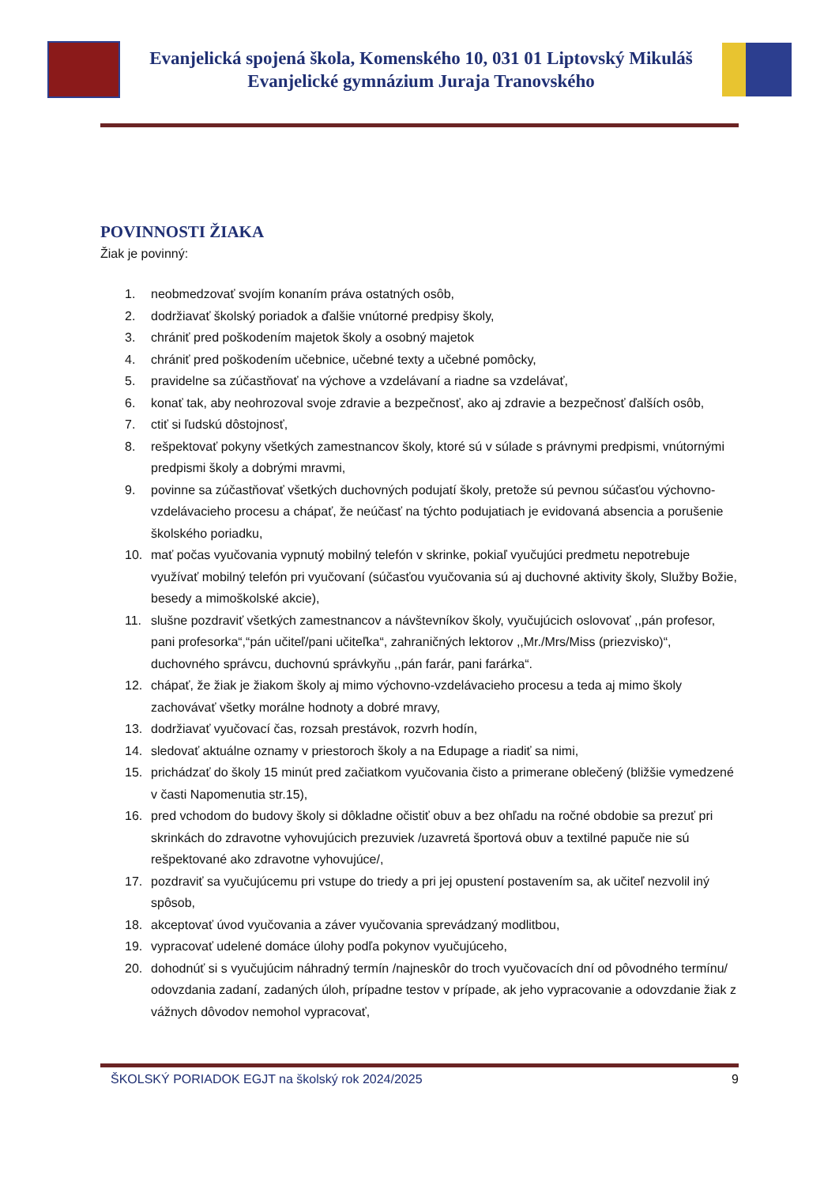Evanjelická spojená škola, Komenského 10, 031 01 Liptovský Mikuláš
Evanjelické gymnázium Juraja Tranovského
POVINNOSTI ŽIAKA
Žiak je povinný:
1. neobmedzovať svojím konaním práva ostatných osôb,
2. dodržiavať školský poriadok a ďalšie vnútorné predpisy školy,
3. chrániť pred poškodením majetok školy a osobný majetok
4. chrániť pred poškodením učebnice, učebné texty a učebné pomôcky,
5. pravidelne sa zúčastňovať na výchove a vzdelávaní a riadne sa vzdelávať,
6. konať tak, aby neohrozoval svoje zdravie a bezpečnosť, ako aj zdravie a bezpečnosť ďalších osôb,
7. ctiť si ľudskú dôstojnosť,
8. rešpektovať pokyny všetkých zamestnancov školy, ktoré sú v súlade s právnymi predpismi, vnútornými predpismi školy a dobrými mravmi,
9. povinne sa zúčastňovať všetkých duchovných podujatí školy, pretože sú pevnou súčasťou výchovno-vzdelávacieho procesu a chápať, že neúčasť na týchto podujatiach je evidovaná absencia a porušenie školského poriadku,
10. mať počas vyučovania vypnutý mobilný telefón v skrinke, pokiaľ vyučujúci predmetu nepotrebuje využívať mobilný telefón pri vyučovaní (súčasťou vyučovania sú aj duchovné aktivity školy, Služby Božie, besedy a mimoškolské akcie),
11. slušne pozdraviť všetkých zamestnancov a návštevníkov školy, vyučujúcich oslovovať ,,pán profesor, pani profesorka“,“pán učiteľ/pani učiteľka“, zahraničných lektorov ,,Mr./Mrs/Miss (priezvisko)“, duchovného správcu, duchovnú správkyňu ,,pán farár, pani farárka“.
12. chápať, že žiak je žiakom školy aj mimo výchovno-vzdelávacieho procesu a teda aj mimo školy zachovávať všetky morálne hodnoty a dobré mravy,
13. dodržiavať vyučovací čas, rozsah prestávok, rozvrh hodín,
14. sledovať aktuálne oznamy v priestoroch školy a na Edupage a riadiť sa nimi,
15. prichádzať do školy 15 minút pred začiatkom vyučovania čisto a primerane oblečený (bližšie vymedzené v časti Napomenutia str.15),
16. pred vchodom do budovy školy si dôkladne očistiť obuv a bez ohľadu na ročné obdobie sa prezuť pri skrinkách do zdravotne vyhovujúcich prezuviek /uzavretá športová obuv a textilné papuče nie sú rešpektované ako zdravotne vyhovujúce/,
17. pozdraviť sa vyučujúcemu pri vstupe do triedy a pri jej opustení postavením sa, ak učiteľ nezvolil iný spôsob,
18. akceptovať úvod vyučovania a záver vyučovania sprevádzaný modlitbou,
19. vypracovať udelené domáce úlohy podľa pokynov vyučujúceho,
20. dohodnúť si s vyučujúcim náhradný termín /najneskôr do troch vyučovacích dní od pôvodného termínu/ odovzdania zadaní, zadaných úloh, prípadne testov v prípade, ak jeho vypracovanie a odovzdanie žiak z vážnych dôvodov nemohol vypracovať,
ŠKOLSKÝ PORIADOK EGJT na školský rok 2024/2025 9